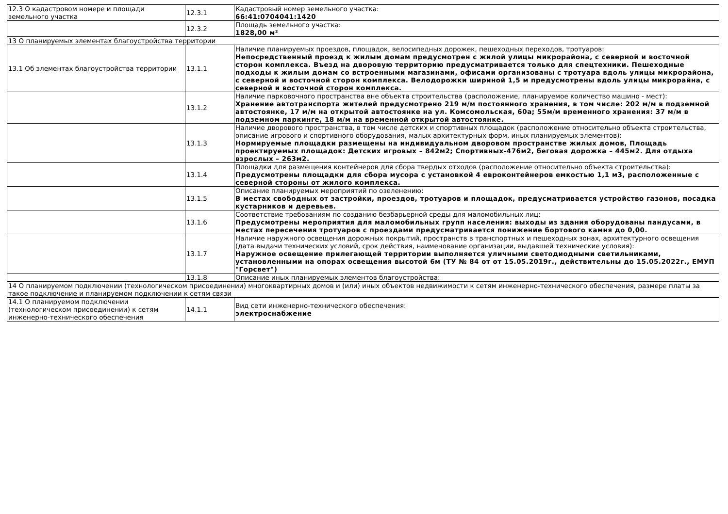| 12.3 О кадастровом номере и площади земельного участка | 12.3.1 | Кадастровый номер земельного участка: 66:41:0704041:1420 |
| | 12.3.2 | Площадь земельного участка: 1828,00 м² |
| 13 О планируемых элементах благоустройства территории | | |
| 13.1 Об элементах благоустройства территории | 13.1.1 | Наличие планируемых проездов, площадок, велосипедных дорожек, пешеходных переходов, тротуаров: Непосредственный проезд к жилым домам предусмотрен с жилой улицы микрорайона, с северной и восточной сторон комплекса. Въезд на дворовую территорию предусматривается только для спецтехники. Пешеходные подходы к жилым домам со встроенными магазинами, офисами организованы с тротуара вдоль улицы микрорайона, с северной и восточной сторон комплекса. Велодорожки шириной 1,5 м предусмотрены вдоль улицы микрорайна, с северной и восточной сторон комплекса. |
| | 13.1.2 | Наличие парковочного пространства вне объекта строительства (расположение, планируемое количество машино - мест): Хранение автотранспорта жителей предусмотрено 219 м/м постоянного хранения, в том числе: 202 м/м в подземной автостоянке, 17 м/м на открытой автостоянке на ул. Комсомольская, 60а; 55м/м временного хранения: 37 м/м в подземном паркинге, 18 м/м на временной открытой автостоянке. |
| | 13.1.3 | Наличие дворового пространства, в том числе детских и спортивных площадок (расположение относительно объекта строительства, описание игрового и спортивного оборудования, малых архитектурных форм, иных планируемых элементов): Нормируемые площадки размещены на индивидуальном дворовом пространстве жилых домов, Площадь проектируемых площадок: Детских игровых – 842м2; Спортивных-476м2, беговая дорожка – 445м2. Для отдыха взрослых – 263м2. |
| | 13.1.4 | Площадки для размещения контейнеров для сбора твердых отходов (расположение относительно объекта строительства): Предусмотрены площадки для сбора мусора с установкой 4 евроконтейнеров емкостью 1,1 м3, расположенные с северной стороны от жилого комплекса. |
| | 13.1.5 | Описание планируемых мероприятий по озеленению: В местах свободных от застройки, проездов, тротуаров и площадок, предусматривается устройство газонов, посадка кустарников и деревьев. |
| | 13.1.6 | Соответствие требованиям по созданию безбарьерной среды для маломобильных лиц: Предусмотрены мероприятия для маломобильных групп населения: выходы из здания оборудованы пандусами, в местах пересечения тротуаров с проездами предусматривается понижение бортового камня до 0,00. |
| | 13.1.7 | Наличие наружного освещения дорожных покрытий, пространств в транспортных и пешеходных зонах, архитектурного освещения (дата выдачи технических условий, срок действия, наименование организации, выдавшей технические условия): Наружное освещение прилегающей территории выполняется уличными светодиодными светильниками, установленными на опорах освещения высотой 6м (ТУ № 84 от от 15.05.2019г., действительны до 15.05.2022г., ЕМУП "Горсвет") |
| | 13.1.8 | Описание иных планируемых элементов благоустройства: |
| 14 О планируемом подключении (технологическом присоединении) многоквартирных домов и (или) иных объектов недвижимости к сетям инженерно-технического обеспечения, размере платы за такое подключение и планируемом подключении к сетям связи | | |
| 14.1 О планируемом подключении (технологическом присоединении) к сетям инженерно-технического обеспечения | 14.1.1 | Вид сети инженерно-технического обеспечения: электроснабжение |